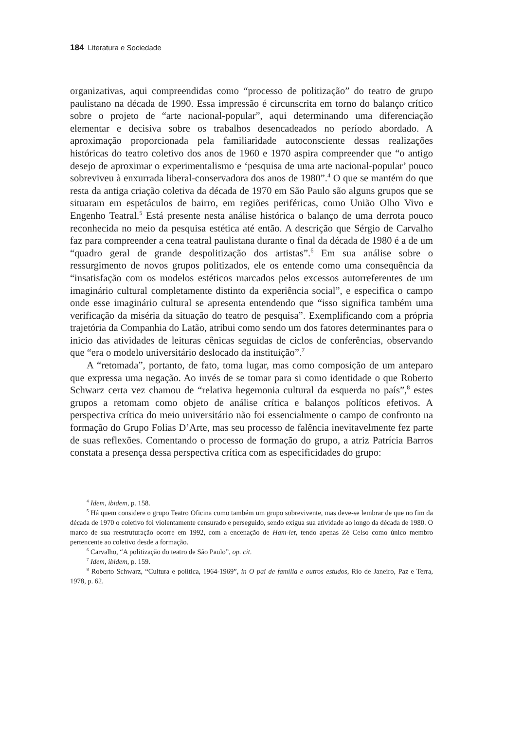184 Literatura e Sociedade
organizativas, aqui compreendidas como “processo de politização” do teatro de grupo paulistano na década de 1990. Essa impressão é circunscrita em torno do balanço crítico sobre o projeto de “arte nacional-popular”, aqui determinando uma diferenciação elementar e decisiva sobre os trabalhos desencadeados no período abordado. A aproximação proporcionada pela familiaridade autoconsciente dessas realizações históricas do teatro coletivo dos anos de 1960 e 1970 aspira compreender que “o antigo desejo de aproximar o experimentalismo e ‘pesquisa de uma arte nacional-popular’ pouco sobreviveu à enxurrada liberal-conservadora dos anos de 1980”.<sup>4</sup> O que se mantém do que resta da antiga criação coletiva da década de 1970 em São Paulo são alguns grupos que se situaram em espetáculos de bairro, em regiões periféricas, como União Olho Vivo e Engenho Teatral.<sup>5</sup> Está presente nesta análise histórica o balanço de uma derrota pouco reconhecida no meio da pesquisa estética até então. A descrição que Sérgio de Carvalho faz para compreender a cena teatral paulistana durante o final da década de 1980 é a de um “quadro geral de grande despolitização dos artistas”.<sup>6</sup> Em sua análise sobre o ressurgimento de novos grupos politizados, ele os entende como uma consequência da “insatisfação com os modelos estéticos marcados pelos excessos autorreferentes de um imaginário cultural completamente distinto da experiência social”, e especifica o campo onde esse imaginário cultural se apresenta entendendo que “isso significa também uma verificação da miséria da situação do teatro de pesquisa”. Exemplificando com a própria trajetória da Companhia do Latão, atribui como sendo um dos fatores determinantes para o inicio das atividades de leituras cênicas seguidas de ciclos de conferências, observando que “era o modelo universitário deslocado da instituição”.<sup>7</sup>
A “retomada”, portanto, de fato, toma lugar, mas como composição de um anteparo que expressa uma negação. Ao invés de se tomar para si como identidade o que Roberto Schwarz certa vez chamou de “relativa hegemonia cultural da esquerda no país”,<sup>8</sup> estes grupos a retomam como objeto de análise crítica e balanços políticos efetivos. A perspectiva crítica do meio universitário não foi essencialmente o campo de confronto na formação do Grupo Folias D’Arte, mas seu processo de falência inevitavelmente fez parte de suas reflexões. Comentando o processo de formação do grupo, a atriz Patrícia Barros constata a presença dessa perspectiva crítica com as especificidades do grupo:
<sup>4</sup> Idem, ibidem, p. 158.
<sup>5</sup> Há quem considere o grupo Teatro Oficina como também um grupo sobrevivente, mas deve-se lembrar de que no fim da década de 1970 o coletivo foi violentamente censurado e perseguido, sendo exígua sua atividade ao longo da década de 1980. O marco de sua reestruturação ocorre em 1992, com a encenação de Ham-let, tendo apenas Zé Celso como único membro pertencente ao coletivo desde a formação.
<sup>6</sup> Carvalho, “A politização do teatro de São Paulo”, op. cit.
<sup>7</sup> Idem, ibidem, p. 159.
<sup>8</sup> Roberto Schwarz, “Cultura e política, 1964-1969”, in O pai de família e outros estudos, Rio de Janeiro, Paz e Terra, 1978, p. 62.